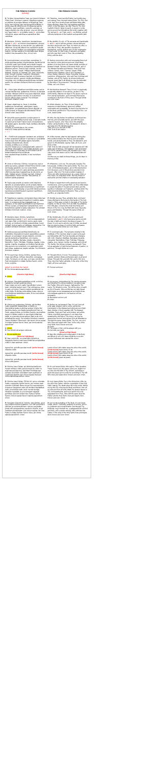| THE ROMAN CANON (silently) | THE ROMAN CANON |
| --- | --- |
| P: Te ígitur, clementíssime Pater, per Jesum Christum Fílium tuum, Dóminum nostrum, súpplices rogámus, ac pétimus uti accépta hábeas, et benedícas, hæc dona, hæc múnera, hæc sancta sacrifícia illibáta, in primis, quæ tibi offérimus pro Ecclésia tua sancta cathólica: quam pacificáre, custodíre, adunáre, et régere dignéris toto orbe terrárum: una cum fámulo tuo Papa nostro N. , et Antístite nostro N. , et ómnibus orthodóxis, atque cathólicæ et apostólicæ fídei cultóribus. | P: Therefore, most merciful Father, we humbly pray and entreat Thee, through Jesus Christ, Thy Son, Our Lord, that Thou would accept and bless these gifts, these offerings, these holy and spotless sacrifices, which, in the first place, we offer Thee for Thy holy Catholic Church: deign to pacify, to guard, to unite, and to govern her throughout the world, together with Thy servant N. , our Pope, and N. , our Bishop; and all orthodox believers of the Catholic and apostolic faith. |
| P: Meménto, Dómine, famulórum, famularúmque tuárum N. , et N. , et ómnium circumstántium, quorum tibi fides cógnita est, et nota devótio, pro quibus tibi offérimus: vel qui tibi ófferunt hoc sacrifícium laudis, pro se, suísque ómnibus: pro redemptióne animárum suárum, pro spe salútis et incolumitátis suæ: tibíque reddunt vota sua ætérno Deo, vivo et vero. | P: Be mindful, O Lord, of Thy servants and handmaids N. and N. , and of all here present, whose faith and devotion are known unto Thee, for whom we offer, or who offer to Thee, this sacrifice of praise for themselves, and for all their own, for the redemption of their souls, for their hope of salvation and safety; and who pay their vows to Thee, the everlasting, living, and true God. |
| P: Communicántes, et memóriam venerántes, in primis gloriósæ semper Vírginis Maríæ, Genitrícis Dei et Dómini nostri Jesu Christi: sed et beáti Joseph, ejúsdem Vírginis Sponsi, et beatórum Apostolórum ac Mártyrum tuórum, Petri et Pauli, Andréæ, Jacóbi, Joánnis, Thomæ, Jacóbi, Philíppi, Bartholomǽi, Matthǽi, Simónis, et Thaddǽi: Lini, Cleti, Cleméntis, Xysti, Cornélii, Cypriáni, Lauréntii, Chrysógoni, Joánnis et Pauli, Cosmæ et Damiáni, et ómnium Sanctórum tuórum; quorum méritis precibúsque concédas, ut in ómnibus protectiónis tuæ muniámur auxílio. Per eúndem Christum Dóminum nostrum. Amen. | P: Having communion with, and venerating first of all the memory of the glorious and ever Virgin Mary, Mother of our God and Lord Jesus Christ; and also of blessed Joseph, Spouse of the same Virgin, and of Thy blessed Apostles and Martyrs, Peter and Paul, Andrew, James, John, Thomas, James, Philip, Bartholomew, Matthew, Simon and Thaddeus; of Linus, Cletus, Clement, Sixtus, Cornelius, Cyprian, Lawrence, Chrysogonus, John and Paul, Cosmas and Damian, and all Thy Saints, by whose merits and prayers, grant that in all things we may be defended by the help of Thy protection. Through the same Christ, our Lord. Amen. |
| P: ♫ Hanc ígitur oblatiónem servitútis nostræ, sed et cunctæ famíliæ tuæ, quǽsumus, Dómine, ut placátus accípias: diésque nostros in tua pace dispónas, atque ab ætérna damnatióne nos éripi, et in electórum tuórum júbeas grege numerári. Per Christum Dóminum nostrum. Amen. | P: We therefore beseech Thee, O Lord, to graciously accept this oblation of our service, as also of Thy entire family; dispose our days in Thy peace, save us from eternal damnation, and command that we be numbered in the flock of Thine elect. Through Christ our Lord. Amen. |
| P: Quam oblatiónem tu, Deus, in ómnibus, quǽsumus, benedíctam, adscríptam, ratam, rationábilem, acceptabilémque fácere dignéris: ut nobis Corpus, et Sanguis fiat dilectíssimi Fílii tui Dómini nostri Jesu Christi. | P: Which oblation, do Thou, O God, deign in all respects to make blessed, approved, ratified, reasonable and acceptable, so that it may become for us the Body and Blood of Thy most beloved Son, our Lord, Jesus Christ. |
| P: Qui prídie quam paterétur, accépit panem in sanctas, ac venerábiles manus suas, et elevátis óculis in cælum ad te Deum Patrem suum omnipoténtem, tibi grátias agens, benedíxit, fregit, dedítque discípulis suis, dicens: Accípite, et manducáte ex hoc omnes, HOC EST ENIM CORPUS MEUM. ♫ ♫ ♫ | P: Who, the day before He suffered, took bread into His holy and venerable hands, and with His eyes raised to heaven, unto Thee, God, His almighty Father, giving thanks to Thee, He blessed it, broke it, and gave it to His disciples saying: Take, all of you, and eat of this: FOR THIS IS MY BODY. |
| P: ♫ Símili modo postquam cœnátum est, accípiens et hunc præclárum Cálicem in sanctas ac venerábiles manus suas: item tibi grátias agens, benedíxit, dedítque discípulis suis, dicens: Accípite, et bíbite ex eo omnes, HIC EST ENIM CALIX SÁNGUINIS MEI, NOVI ET AETÉRNI TESTAMÉNTI: MYSTÉRIUM FÍDEI: QUI PRO VOBIS ET PRO MULTIS EFFUNDÉTUR IN REMISSIÓNEM PECCATÓRUM. Hæc quotiescúmque fecéritis, in mei memóriam faciétis. ♫ ♫ ♫ | P: In like manner, after He had supped, taking also this excellent chalice into His holy and venerable hands, and giving thanks to Thee, He blessed it, and gave it to His disciples, saying: Take, all of you, and drink of this: FOR THIS IS THE CHALICE OF MY BLOOD OF THE NEW AND ETERNAL TESTAMENT: THE MYSTERY OF FAITH: WHICH SHALL BE POURED OUT FOR YOU AND FOR MANY UNTO THE REMISSION OF SINS. As often as you shall do these things, you do them in memory of Me. |
| P: Unde et mémores, Dómine, nos servi tui, sed et plebs tua sancta, ejúsdem Christi Fílii tui Dómini nostri tam beátæ passiónis, nec non et ab ínferis resurrectiónis, sed et in cælos gloriósæ ascensiónis: offérimus præcláræ majestáti tuæ de tuis donis, ac datis, hóstiam puram, hóstiam sanctam, hóstiam immaculátam, Panem sanctum vitæ ætérnæ, et Cálicem salútis perpétuæ. | P: Wherefore, Lord, we, Thy servants, but also Thy holy people, mindful of the same Christ, Thy Son, our Lord, of His blessed passion, and of His resurrection from the grave, and of His glorious ascension into heaven, offer unto Thy most excellent majesty of Thine own gifts, bestowed upon us, a pure victim, a holy victim, an unspotted victim, the holy Bread of eternal life and the Chalice of everlasting salvation. |
| P: Supra quæ propítio ac seréno vultu respícere dignéris; et accépta habére, sícuti accépta habére dignátus es múnera púeri tui justi Abel, et sacrifícium Patriárchæ nostri Ábrahæ: et quod tibi óbtulit summus sacérdos tuus Melchísedech, sanctum sacrifícium, immaculátam hóstiam. | P: Deign to regard them with a gracious and serene countenance, and to accept them, as Thou didst deign to accept the gifts of Thy just servant Abel, and the sacrifice of Abraham our Patriarch, and that which Thy chief priest Melchisedech offered to Thee, a holy sacrifice, an unspotted victim. |
| P: Súpplices te rogámus, omnípotens Deus: jube hæc perférri per manus sancti Ángeli tui in sublíme altáre tuum, in conspéctu divínæ majestátis tuæ: ut quotquot, ex hac altáris participatióne sacrosánctum Fílii tui, Corpus, et Sánguinem sumpsérimus, omni benedictióne cælésti et grátia repleámur. Per eúndem Christum Dóminum nostrum. Amen. | P: Humbly we pray Thee, almighty God, command these offerings to be borne by the hands of Thy holy Angel to Thine altar on high, in the sight of Thy divine majesty, so that as many of us as shall, by partaking from this altar, consume the most holy Body and Blood of Thy Son, may be filled with every heavenly grace and blessing. Through the same Christ our Lord. Amen. |
| P: Meménto étiam, Dómine, famulórum, famularúmque tuárum N. et N. qui nos præcessérunt cum signo fídei, et dórmiunt in somno pacis. Ipsis, Dómine, et ómnibus in Christo quiescéntibus, locum refrigérii, lucis et pacis, ut indúlgeas, deprecámur. Per eúndem Christum Dóminum nostrum. Amen. | P: Be mindful also, O Lord, of Thy servants and handmaids N. and N. who have gone before us with the sign of faith and rest in the sleep of peace. To these, O Lord, and to all who rest in Christ, we plead that you grant a place of comfort, light, and peace. Through the same Christ our Lord. Amen. |
| P: Nobis quoque peccatóribus fámulis tuis, de multitúdine miseratiónum tuárum sperántibus, partem áliquam, et societátem donáre dignéris, cum tuis sanctis Apóstolis et Martýribus: cum Joánne, Stéphano, Matthía, Bárnaba, Ignátio, Alexándro, Marcellíno, Petro, Felicitáte, Perpétua, Ágatha, Lúcia, Agnéte, Cæcília, Anastásia, et ómnibus Sanctis tuis: intra quorum nos consórtium, non æstimátor mériti, sed véniæ, quǽsumus, largítor admítte. Per Christum Dóminum nostrum. | P: To us sinners also, Thy servants, trusting in the multitude of Thy mercies, deign to grant some part and fellowship with Thy holy Apostles and Martyrs, with John, Stephen, Matthias, Barnabas, Ignatius, Alexander, Marcellinus, Peter, Felicitas, Perpetua, Agatha, Lucy, Agnes, Cecilia, Anastasia, and with all Thy Saints, into whose company, we beseech Thee, not as appraiser of merit but as bestower of pardon, to admit us. Through Christ our Lord. |
| P: Per quem hæc ómnia, Dómine, semper bona creas, sanctíficas, vivíficas, benedícis, et præstas nobis. Per ipsum, et cum ipso, et in ipso, est tibi Deo Patri omnipoténti, in unitáte Spíritus Sancti, omnis honor, et glória. (aloud, to conclude the Canon) P: Per ómnia sǽcula sæculórum. | P: Through Whom, O Lord, Thou always create, sanctify, quicken, bless and bestow upon us all good things. Through Him and with Him and in Him is to Thee, God the Father almighty, in the unity of the Holy Spirit, all honor and glory, P: Forever and ever. |
| (Stand at High Mass) S: Amen. | (Stand at High Mass) S: Amen. |
| P: Orémus. Præcéptis salutáribus móniti, et divína institutióne formáti, audémus dícere: Pater noster, qui es in cælis: Sanctificétur nomen tuum: Advéniat regnum tuum: Fiat volúntas tua, sicut in cælo, et in terra. Panem nostrum quotidiánum da nobis hódie: Et dimítte nobis débita nostra, sicut et nos dimíttimus debitóribus nostris. Et ne nos indúcas in tentatiónem: S: Sed líbera nos a malo. P: Amen | P: Let us pray: Admonished by Thy saving precepts, and following Thy divine institution, we dare to say: Our Father, Who art in heaven, hallowed be Thy name; Thy kingdom come; Thy will be done on earth as it is in heaven. Give us this day our daily bread. And forgive us our trespasses as we forgive those who trespass against us. And lead us not into temptation. S: But deliver us from evil. P: Amen. |
| P: Líbera nos, quǽsumus, Dómine, ab ómnibus malis, prætéritis, præséntibus, et futúris: et intercedénte beáta et gloriósa semper Vírgine Dei Genitríce María, cum beátis Apóstolis tuis Petro et Paulo, atque Andréa, et ómnibus Sanctis, da propítius pacem in diébus nostris: ut ope misericórdiæ tuæ adjúti, et a peccáto simus semper líberi et ab omni perturbatióne secúri. Per eúndem Dóminum nostrum Jesum Christum Fílium tuum. Qui tecum vivit et regnat in unitáte Spíritus Sancti, Deus, per ómnia sǽcula sæculórum. S: Amen. P: Pax Dómini sit semper vobíscum. S: Et cum spíritu tuo. (Kneel at High Mass) P: Hæc commíxtio, et consecrátio Córporis et Sánguinis Dómini nostri Jesu Christi fiat accipiéntibus nobis in vitam ætérnam. Amen. | P: Deliver us, we beseech Thee, O Lord, from all evils, past, present, and to come; and by the intercession of the blessed and glorious ever-Virgin Mary, Mother of God, together with Thy blessed Apostles, Peter and Paul, and Andrew, and all the Saints, mercifully grant peace in our days, that sustained by the help of Thy mercy, we may be always free from sin and secure from all disturbance. Through the same Jesus Christ, Thy Son, our Lord, Who lives and reigns with Thee, in the unity of the Holy Spirit, God, forever and ever. S: Amen. P: The peace of the Lord be always with you. S: And with your spirit. (Kneel at High Mass) P: May this mingling and consecration of the Body and Blood of our Lord Jesus Christ be to us who receive it effectual unto eternal life. Amen. |
| Agnus Dei, qui tollis peccáta mundi: (strike breast) miserére nobis. Agnus Dei, qui tollis peccáta mundi: (strike breast) miserére nobis. Agnus Dei, qui tollis peccáta mundi: (strike breast) dona nobis pacem. | Lamb of God, Who takes away the sins of the world, (strike breast) have mercy on us. Lamb of God, Who takes away the sins of the world, (strike breast) have mercy on us. Lamb of God, Who takes away the sins of the world, (strike breast) grant us peace. |
| P: Dómine Jesu Christe, qui dixísti Apóstolis tuis: Pacem relínquo vobis, pacem meam do vobis: ne respícias peccáta mea, sed fidem Ecclésiæ tuæ: eámque secúndum voluntátem tuam pacificáre et coadunáre dignéris: Qui vivis et regnas Deus per ómnia sǽcula sæculórum. Amen. | P: O Lord Jesus Christ, Who said to Thine Apostles: Peace I leave you, My peace I give you; regard not my sins, but the faith of Thy Church, and deign to grant her peace and to unify her according to Thy will: Who lives and reigns God, forever and ever. Amen. |
| P: Dómine Jesu Christe, Fili Dei vivi, qui ex voluntáte Patris, cooperánte Spíritu Sancto, per mortem tuam mundum vivificásti: líbera me per hoc sacrosánctum Corpus et Sánguinem tuum ab ómnibus iniquitátibus meis, et univérsis malis: et fac me tuis semper inhærére mandátis, et a te numquam separári permíttas: Qui cum eódem Deo Patre et Spíritu Sancto vivis et regnas Deus in sǽcula sæculórum. Amen. | P: Lord Jesus Christ, Son of the living God, Who, by the will of the Father, with the cooperation of the Holy Spirit, hast by Thy death given life to the world; deliver me by this Thy most sacred Body and Blood, from all my sins and from all evils. Make me always cleave to Thy commandments, and never permit me to be separated from Thee, Who with the same God the Father and the Holy Spirit, lives and reigns, God, forever and ever. Amen. |
| P: Percéptio Córporis tui, Dómine Jesu Christe, quod ego indígnus súmere præsúmo, non mihi provéniat in judícium et condemnatiónem: sed pro tua pietáte prosit mihi ad tutaméntum mentis et córporis, et ad medélam percipiéndam: Qui vivis et regnas cum Deo Patre in unitáte Spíritus Sancti, Deus, per ómnia sǽcula sæculórum. Amen. | P: Let not the partaking of Thy Body, O Lord Jesus Christ, which I, unworthy, presume to receive, turn to my judgment and condemnation; but through Thy kindness, may it benefit me, a safeguard both of mind and body, and a certain remedy. Who with God the Father, in the unity of the Holy Spirit, lives and reigns God, forever and ever. Amen. |